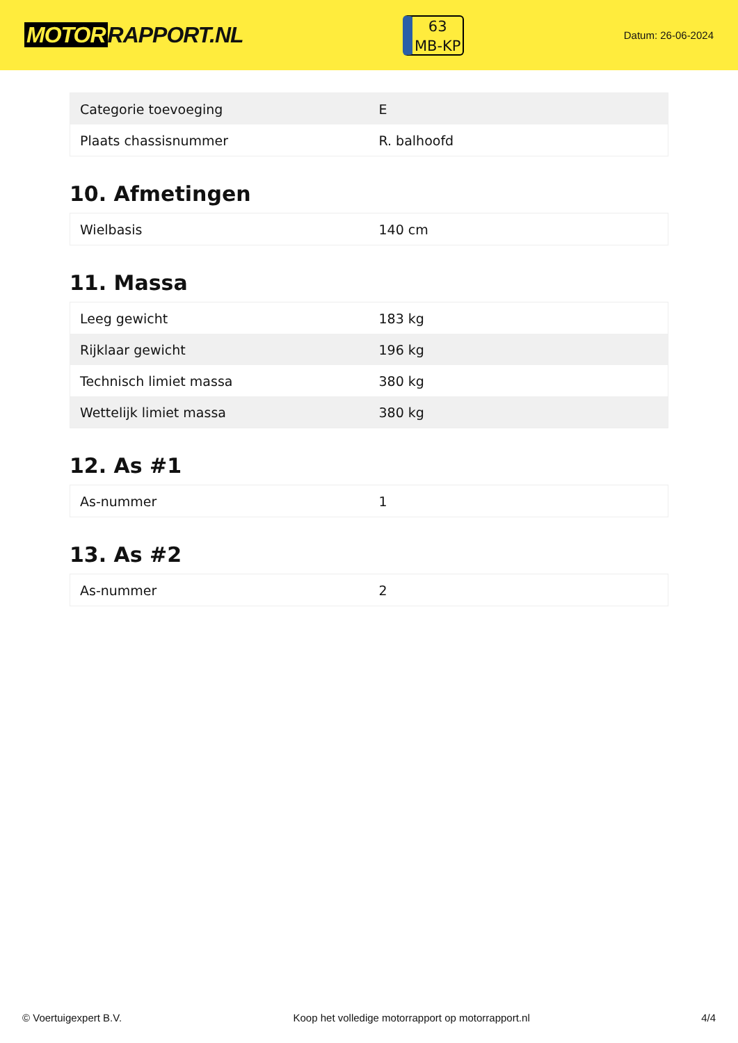MOTOR RAPPORT.NL
63
MB-KP
Datum: 26-06-2024
| Categorie toevoeging | E |
| Plaats chassisnummer | R. balhoofd |
10. Afmetingen
| Wielbasis | 140 cm |
11. Massa
| Leeg gewicht | 183 kg |
| Rijklaar gewicht | 196 kg |
| Technisch limiet massa | 380 kg |
| Wettelijk limiet massa | 380 kg |
12. As #1
| As-nummer | 1 |
13. As #2
| As-nummer | 2 |
© Voertuigexpert B.V. Koop het volledige motorrapport op motorrapport.nl 4/4